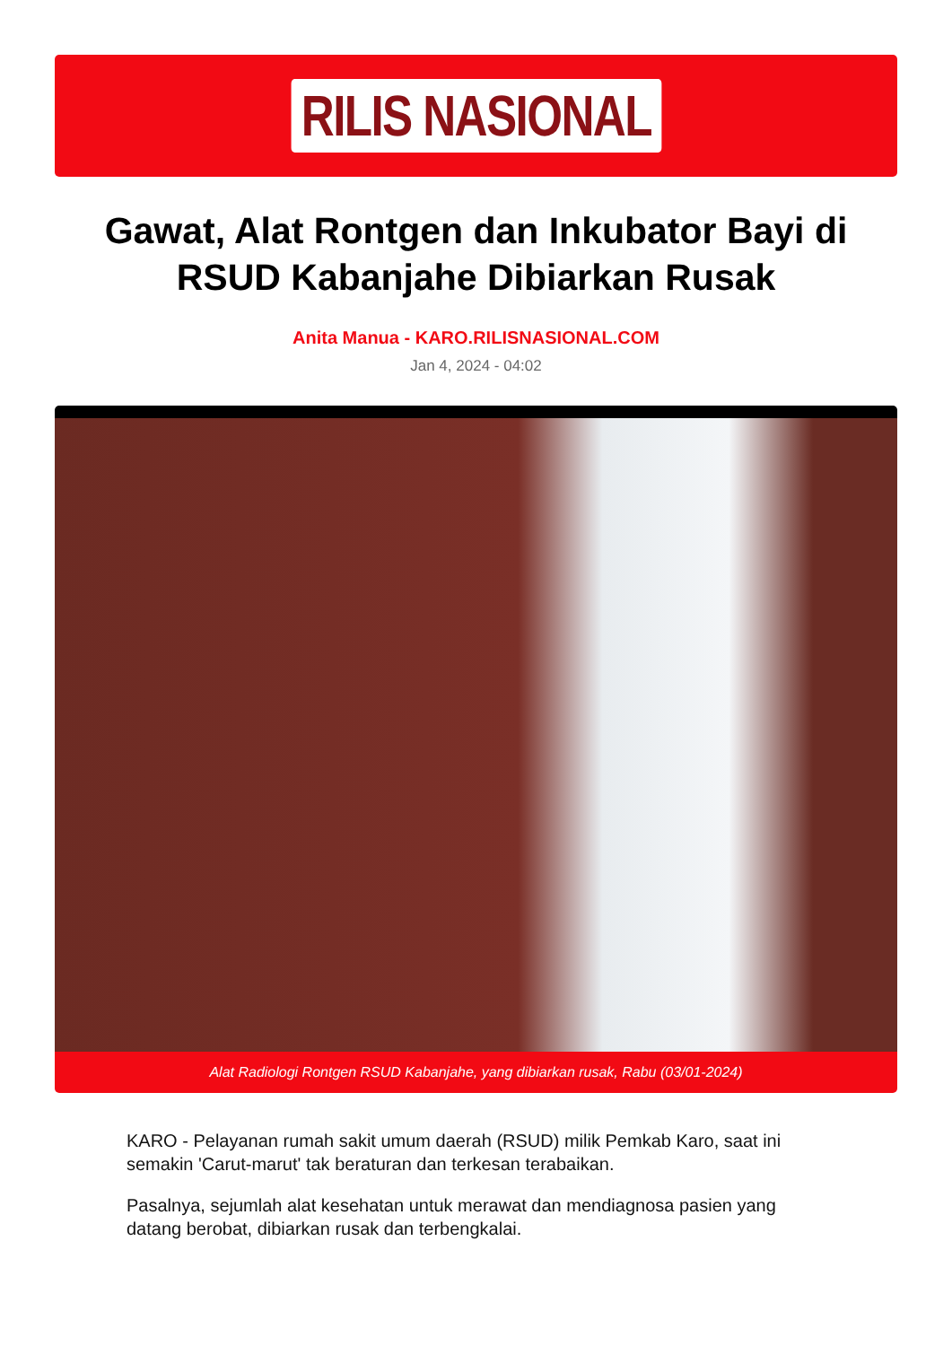RILIS NASIONAL
Gawat, Alat Rontgen dan Inkubator Bayi di RSUD Kabanjahe Dibiarkan Rusak
Anita Manua - KARO.RILISNASIONAL.COM
Jan 4, 2024 - 04:02
Alat Radiologi Rontgen RSUD Kabanjahe, yang dibiarkan rusak, Rabu (03/01-2024)
KARO - Pelayanan rumah sakit umum daerah (RSUD) milik Pemkab Karo, saat ini semakin 'Carut-marut' tak beraturan dan terkesan terabaikan.
Pasalnya, sejumlah alat kesehatan untuk merawat dan mendiagnosa pasien yang datang berobat, dibiarkan rusak dan terbengkalai.